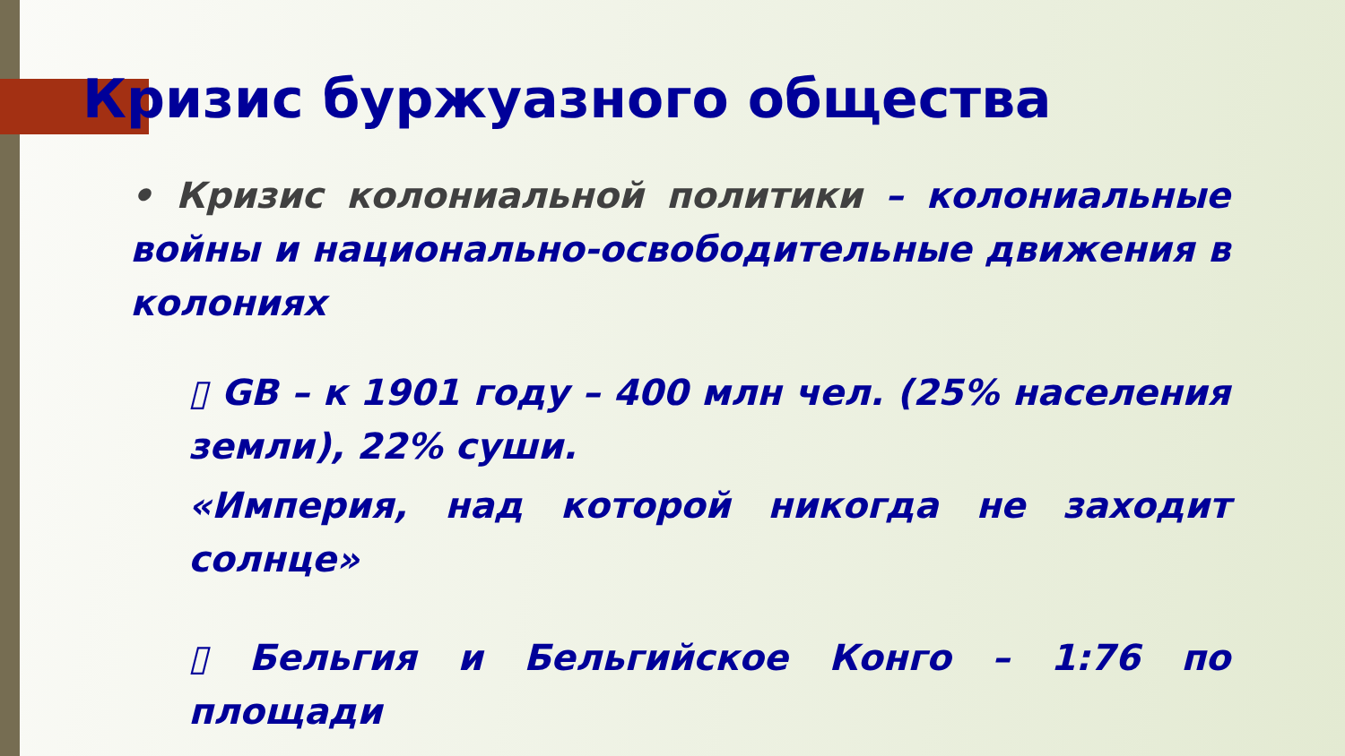Кризис буржуазного общества
• Кризис колониальной политики – колониальные войны и национально-освободительные движения в колониях
▯ GB – к 1901 году – 400 млн чел. (25% населения земли), 22% суши.
«Империя, над которой никогда не заходит солнце»
▯ Бельгия и Бельгийское Конго – 1:76 по площади